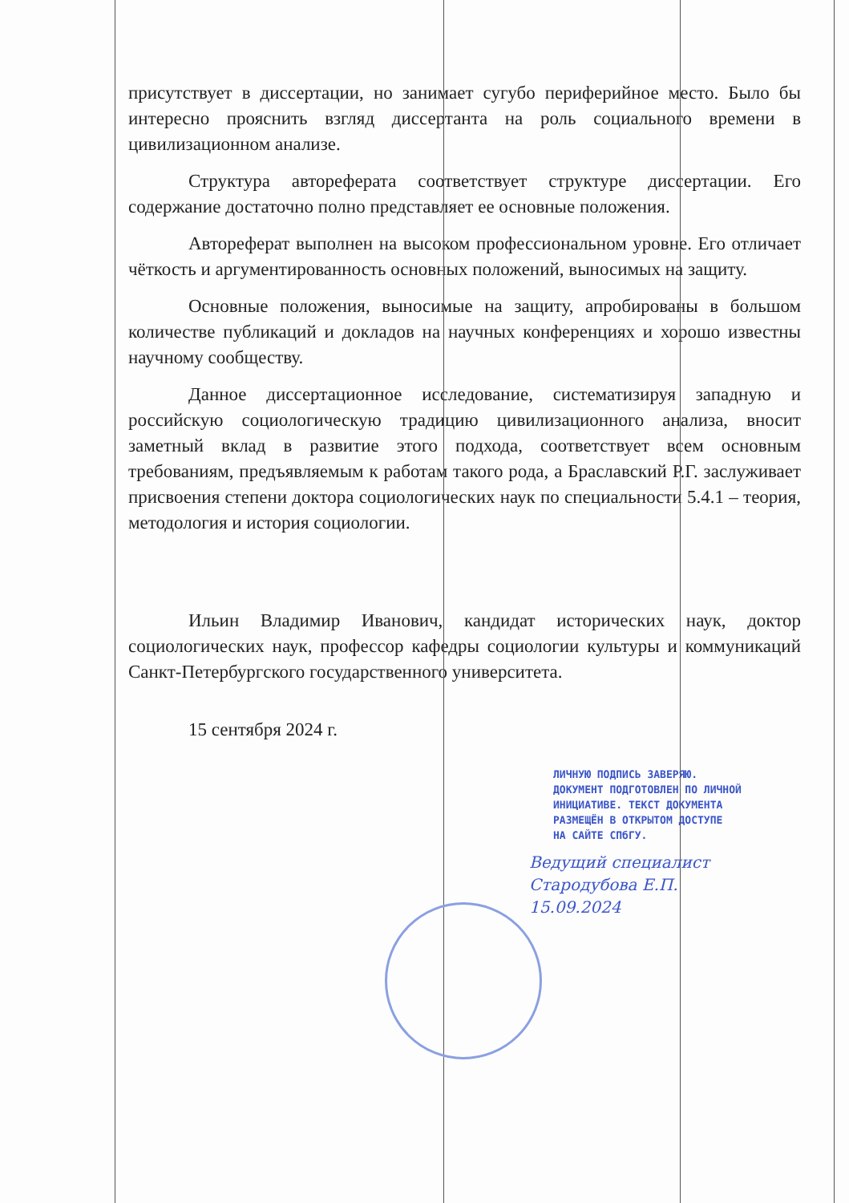присутствует в диссертации, но занимает сугубо периферийное место. Было бы интересно прояснить взгляд диссертанта на роль социального времени в цивилизационном анализе.
Структура автореферата соответствует структуре диссертации. Его содержание достаточно полно представляет ее основные положения.
Автореферат выполнен на высоком профессиональном уровне. Его отличает чёткость и аргументированность основных положений, выносимых на защиту.
Основные положения, выносимые на защиту, апробированы в большом количестве публикаций и докладов на научных конференциях и хорошо известны научному сообществу.
Данное диссертационное исследование, систематизируя западную и российскую социологическую традицию цивилизационного анализа, вносит заметный вклад в развитие этого подхода, соответствует всем основным требованиям, предъявляемым к работам такого рода, а Браславский Р.Г. заслуживает присвоения степени доктора социологических наук по специальности 5.4.1 – теория, методология и история социологии.
Ильин Владимир Иванович, кандидат исторических наук, доктор социологических наук, профессор кафедры социологии культуры и коммуникаций Санкт-Петербургского государственного университета.
15 сентября 2024 г.
ЛИЧНУЮ ПОДПИСЬ ЗАВЕРЯЮ.
ДОКУМЕНТ ПОДГОТОВЛЕН ПО ЛИЧНОЙ
ИНИЦИАТИВЕ. ТЕКСТ ДОКУМЕНТА
РАЗМЕЩЁН В ОТКРЫТОМ ДОСТУПЕ
НА САЙТЕ СПбГУ.
Ведущий специалист
Стародубова Е.П.
15.09.2024